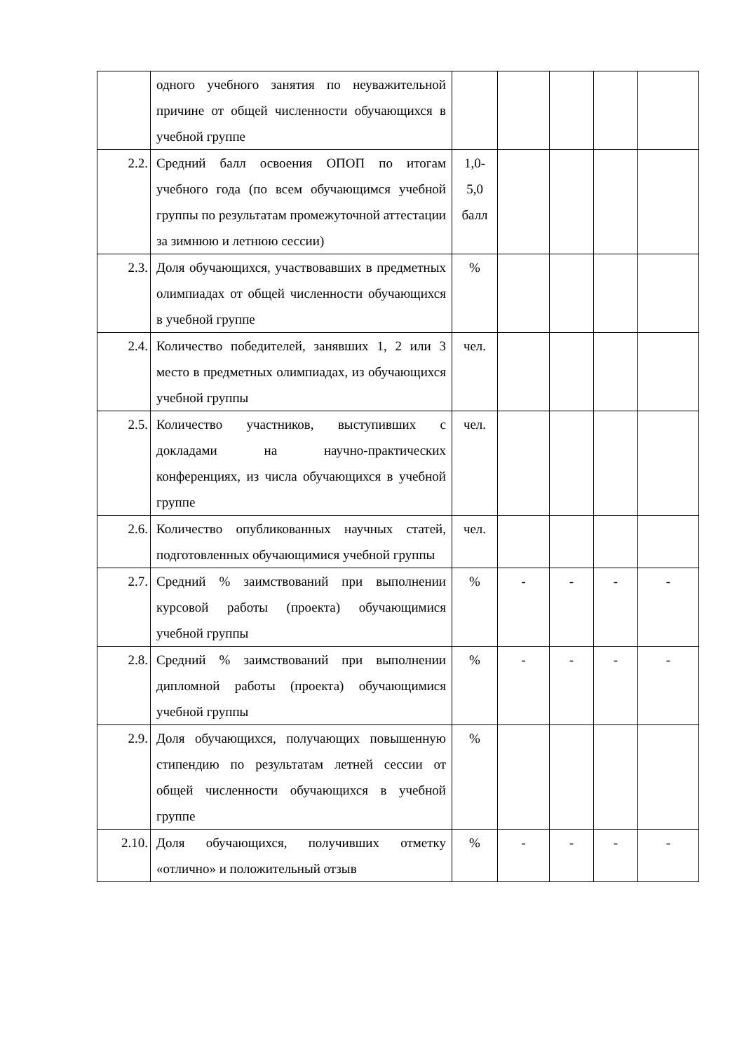| | одного учебного занятия по неуважительной причине от общей численности обучающихся в учебной группе | | | | | |
| 2.2. | Средний балл освоения ОПОП по итогам учебного года (по всем обучающимся учебной группы по результатам промежуточной аттестации за зимнюю и летнюю сессии) | 1,0- 5,0 балл | | | | |
| 2.3. | Доля обучающихся, участвовавших в предметных олимпиадах от общей численности обучающихся в учебной группе | % | | | | |
| 2.4. | Количество победителей, занявших 1, 2 или 3 место в предметных олимпиадах, из обучающихся учебной группы | чел. | | | | |
| 2.5. | Количество участников, выступивших с докладами на научно-практических конференциях, из числа обучающихся в учебной группе | чел. | | | | |
| 2.6. | Количество опубликованных научных статей, подготовленных обучающимися учебной группы | чел. | | | | |
| 2.7. | Средний % заимствований при выполнении курсовой работы (проекта) обучающимися учебной группы | % | - | - | - | - |
| 2.8. | Средний % заимствований при выполнении дипломной работы (проекта) обучающимися учебной группы | % | - | - | - | - |
| 2.9. | Доля обучающихся, получающих повышенную стипендию по результатам летней сессии от общей численности обучающихся в учебной группе | % | | | | |
| 2.10. | Доля обучающихся, получивших отметку «отлично» и положительный отзыв | % | - | - | - | - |